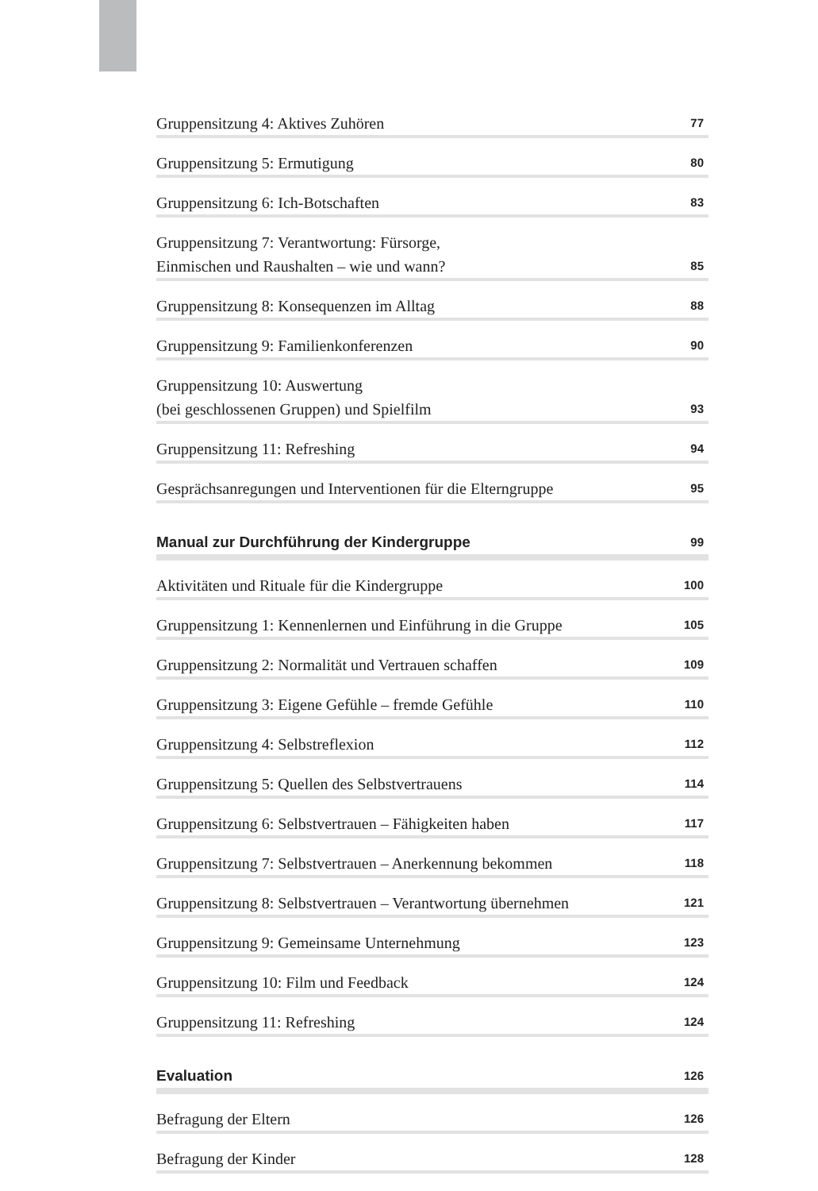Gruppensitzung 4: Aktives Zuhören 77
Gruppensitzung 5: Ermutigung 80
Gruppensitzung 6: Ich-Botschaften 83
Gruppensitzung 7: Verantwortung: Fürsorge,
Einmischen und Raushalten – wie und wann? 85
Gruppensitzung 8: Konsequenzen im Alltag 88
Gruppensitzung 9: Familienkonferenzen 90
Gruppensitzung 10: Auswertung
(bei geschlossenen Gruppen) und Spielfilm 93
Gruppensitzung 11: Refreshing 94
Gesprächsanregungen und Interventionen für die Elterngruppe 95
Manual zur Durchführung der Kindergruppe 99
Aktivitäten und Rituale für die Kindergruppe 100
Gruppensitzung 1: Kennenlernen und Einführung in die Gruppe 105
Gruppensitzung 2: Normalität und Vertrauen schaffen 109
Gruppensitzung 3: Eigene Gefühle – fremde Gefühle 110
Gruppensitzung 4: Selbstreflexion 112
Gruppensitzung 5: Quellen des Selbstvertrauens 114
Gruppensitzung 6: Selbstvertrauen – Fähigkeiten haben 117
Gruppensitzung 7: Selbstvertrauen – Anerkennung bekommen 118
Gruppensitzung 8: Selbstvertrauen – Verantwortung übernehmen 121
Gruppensitzung 9: Gemeinsame Unternehmung 123
Gruppensitzung 10: Film und Feedback 124
Gruppensitzung 11: Refreshing 124
Evaluation 126
Befragung der Eltern 126
Befragung der Kinder 128